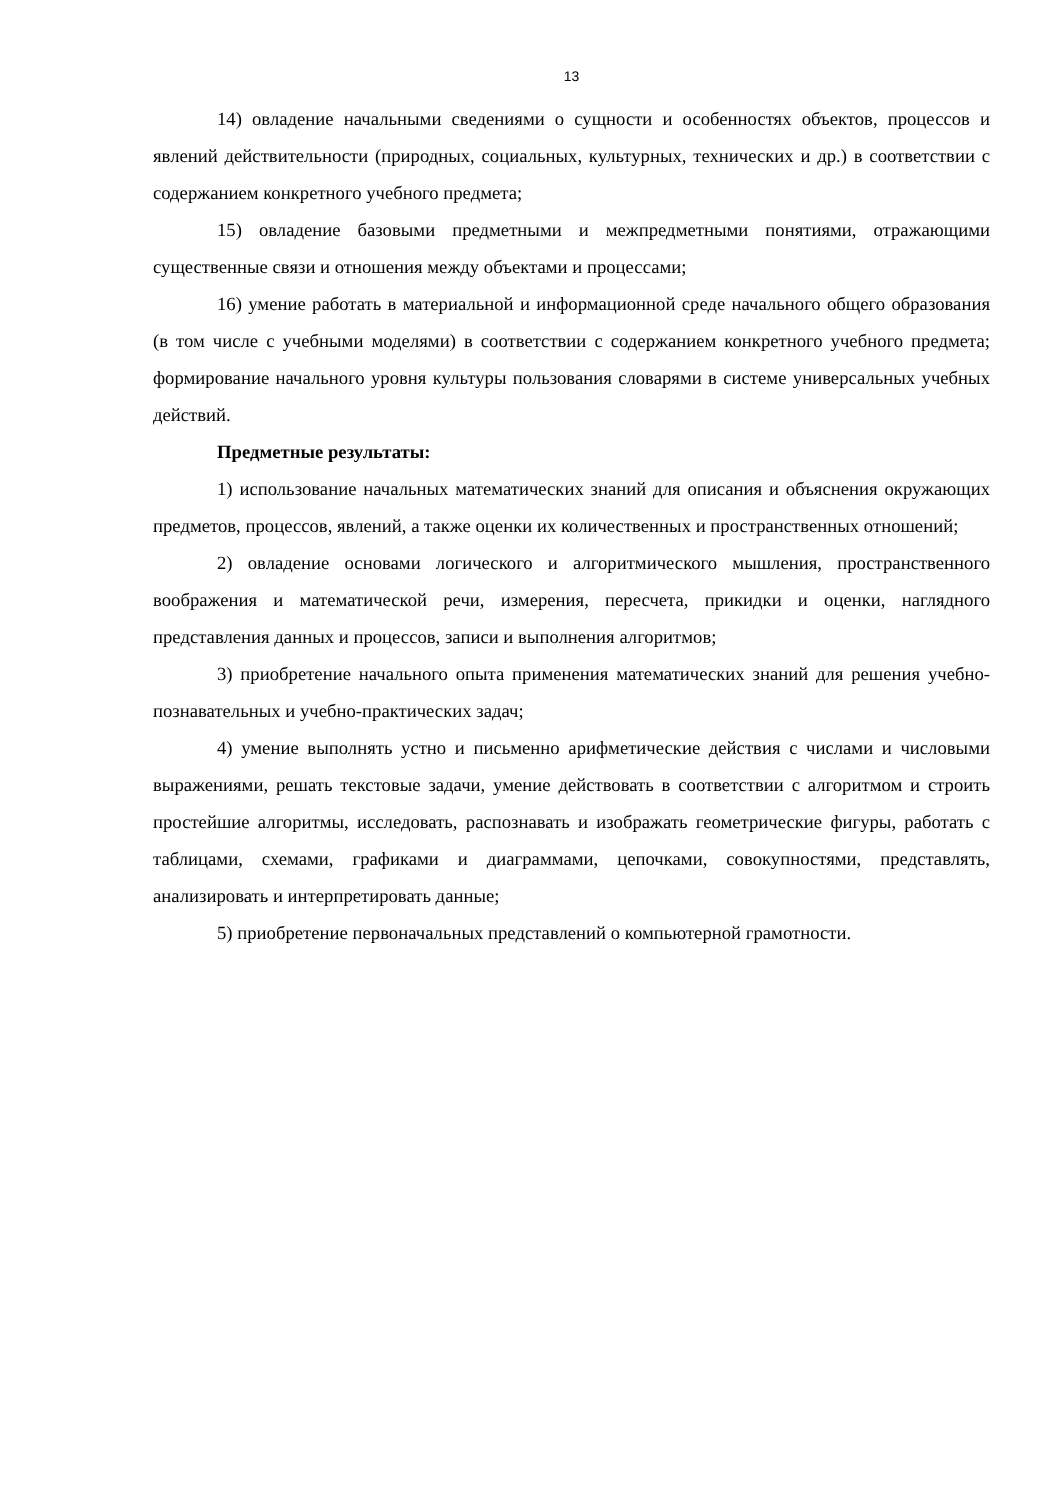13
14) овладение начальными сведениями о сущности и особенностях объектов, процессов и явлений действительности (природных, социальных, культурных, технических и др.) в соответствии с содержанием конкретного учебного предмета;
15) овладение базовыми предметными и межпредметными понятиями, отражающими существенные связи и отношения между объектами и процессами;
16) умение работать в материальной и информационной среде начального общего образования (в том числе с учебными моделями) в соответствии с содержанием конкретного учебного предмета; формирование начального уровня культуры пользования словарями в системе универсальных учебных действий.
Предметные результаты:
1) использование начальных математических знаний для описания и объяснения окружающих предметов, процессов, явлений, а также оценки их количественных и пространственных отношений;
2) овладение основами логического и алгоритмического мышления, пространственного воображения и математической речи, измерения, пересчета, прикидки и оценки, наглядного представления данных и процессов, записи и выполнения алгоритмов;
3) приобретение начального опыта применения математических знаний для решения учебно-познавательных и учебно-практических задач;
4) умение выполнять устно и письменно арифметические действия с числами и числовыми выражениями, решать текстовые задачи, умение действовать в соответствии с алгоритмом и строить простейшие алгоритмы, исследовать, распознавать и изображать геометрические фигуры, работать с таблицами, схемами, графиками и диаграммами, цепочками, совокупностями, представлять, анализировать и интерпретировать данные;
5) приобретение первоначальных представлений о компьютерной грамотности.